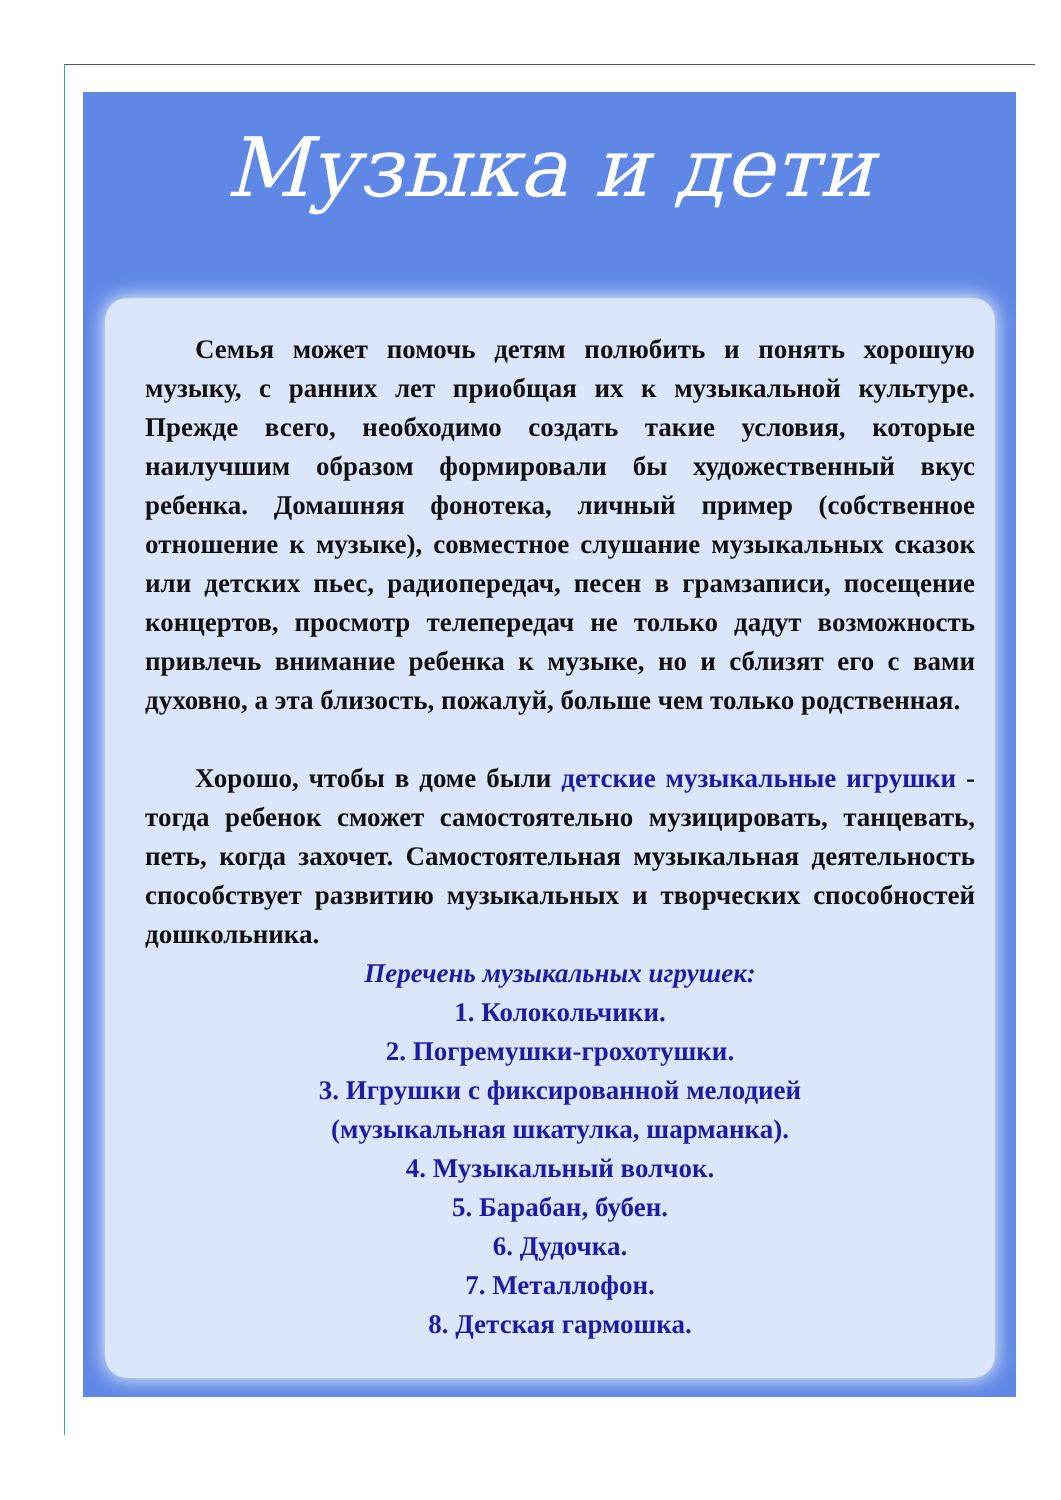Музыка и дети
Семья может помочь детям полюбить и понять хорошую музыку, с ранних лет приобщая их к музыкальной культуре. Прежде всего, необходимо создать такие условия, которые наилучшим образом формировали бы художественный вкус ребенка. Домашняя фонотека, личный пример (собственное отношение к музыке), совместное слушание музыкальных сказок или детских пьес, радиопередач, песен в грамзаписи, посещение концертов, просмотр телепередач не только дадут возможность привлечь внимание ребенка к музыке, но и сблизят его с вами духовно, а эта близость, пожалуй, больше чем только родственная.
Хорошо, чтобы в доме были детские музыкальные игрушки - тогда ребенок сможет самостоятельно музицировать, танцевать, петь, когда захочет. Самостоятельная музыкальная деятельность способствует развитию музыкальных и творческих способностей дошкольника.
Перечень музыкальных игрушек:
1. Колокольчики.
2. Погремушки-грохотушки.
3. Игрушки с фиксированной мелодией
(музыкальная шкатулка, шарманка).
4. Музыкальный волчок.
5. Барабан, бубен.
6. Дудочка.
7. Металлофон.
8. Детская гармошка.